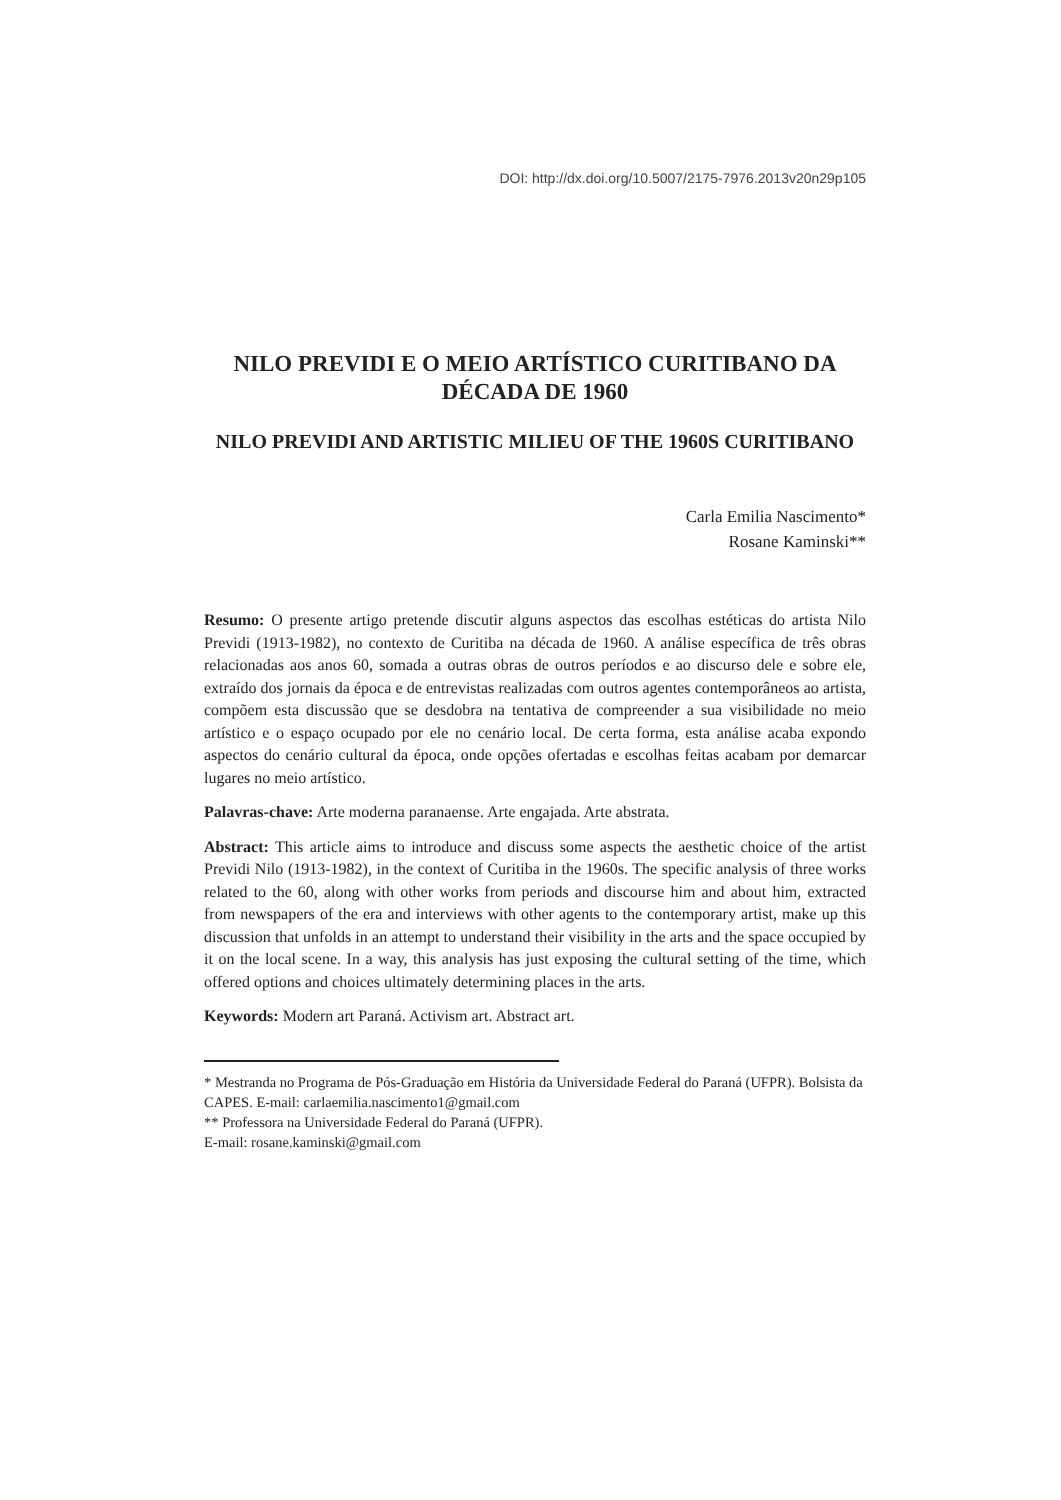DOI: http://dx.doi.org/10.5007/2175-7976.2013v20n29p105
NILO PREVIDI E O MEIO ARTÍSTICO CURITIBANO DA DÉCADA DE 1960
NILO PREVIDI AND ARTISTIC MILIEU OF THE 1960S CURITIBANO
Carla Emilia Nascimento*
Rosane Kaminski**
Resumo: O presente artigo pretende discutir alguns aspectos das escolhas estéticas do artista Nilo Previdi (1913-1982), no contexto de Curitiba na década de 1960. A análise específica de três obras relacionadas aos anos 60, somada a outras obras de outros períodos e ao discurso dele e sobre ele, extraído dos jornais da época e de entrevistas realizadas com outros agentes contemporâneos ao artista, compõem esta discussão que se desdobra na tentativa de compreender a sua visibilidade no meio artístico e o espaço ocupado por ele no cenário local. De certa forma, esta análise acaba expondo aspectos do cenário cultural da época, onde opções ofertadas e escolhas feitas acabam por demarcar lugares no meio artístico.
Palavras-chave: Arte moderna paranaense. Arte engajada. Arte abstrata.
Abstract: This article aims to introduce and discuss some aspects the aesthetic choice of the artist Previdi Nilo (1913-1982), in the context of Curitiba in the 1960s. The specific analysis of three works related to the 60, along with other works from periods and discourse him and about him, extracted from newspapers of the era and interviews with other agents to the contemporary artist, make up this discussion that unfolds in an attempt to understand their visibility in the arts and the space occupied by it on the local scene. In a way, this analysis has just exposing the cultural setting of the time, which offered options and choices ultimately determining places in the arts.
Keywords: Modern art Paraná. Activism art. Abstract art.
* Mestranda no Programa de Pós-Graduação em História da Universidade Federal do Paraná (UFPR). Bolsista da CAPES. E-mail: carlaemilia.nascimento1@gmail.com
** Professora na Universidade Federal do Paraná (UFPR).
E-mail: rosane.kaminski@gmail.com